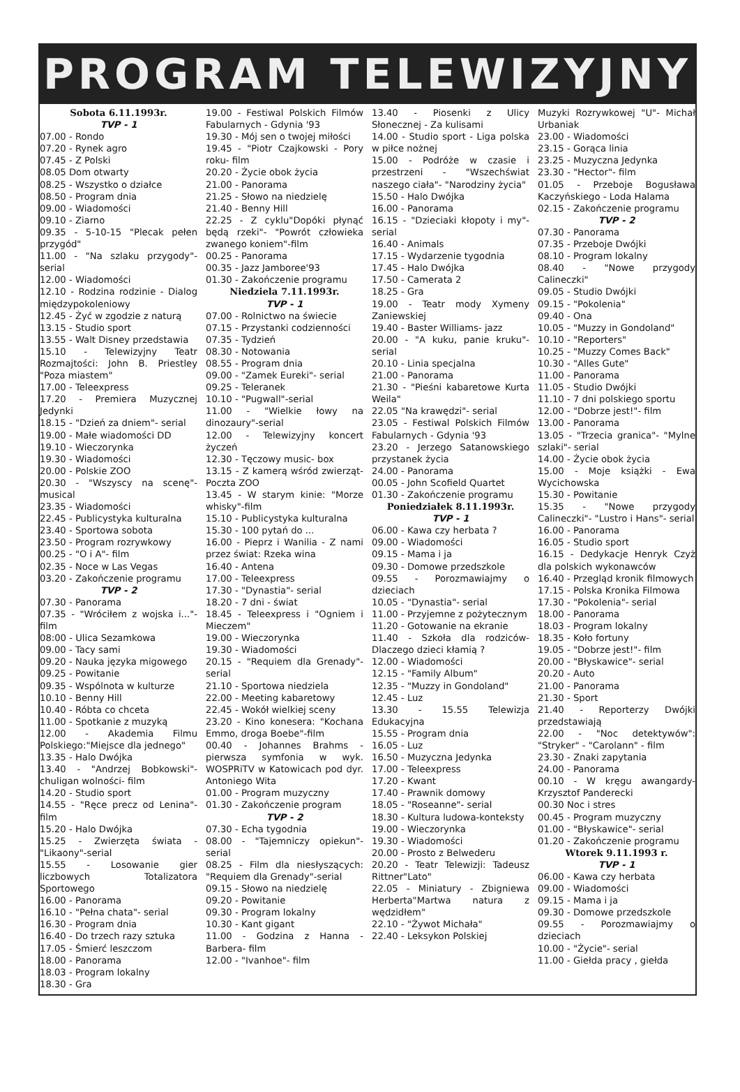PROGRAM TELEWIZYJNY
Sobota 6.11.1993r.
TVP - 1
07.00 - Rondo
07.20 - Rynek agro
07.45 - Z Polski
08.05 Dom otwarty
08.25 - Wszystko o działce
08.50 - Program dnia
09.00 - Wiadomości
09.10 - Ziarno
09.35 - 5-10-15 "Plecak pełen przygód"
11.00 - "Na szlaku przygody"-serial
12.00 - Wiadomości
12.10 - Rodzina rodzinie - Dialog międzypokoleniowy
12.45 - Żyć w zgodzie z naturą
13.15 - Studio sport
13.55 - Walt Disney przedstawia
15.10 - Telewizyjny Teatr Rozmajtości: John B. Priestley "Poza miastem"
17.00 - Teleexpress
17.20 - Premiera Muzycznej Jedynki
18.15 - "Dzień za dniem"- serial
19.00 - Małe wiadomości DD
19.10 - Wieczorynka
19.30 - Wiadomości
20.00 - Polskie ZOO
20.30 - "Wszyscy na scenę"-musical
23.35 - Wiadomości
22.45 - Publicystyka kulturalna
23.40 - Sportowa sobota
23.50 - Program rozrywkowy
00.25 - "O i A"- film
02.35 - Noce w Las Vegas
03.20 - Zakończenie programu
TVP - 2
07.30 - Panorama
07.35 - "Wróciłem z wojska i..."-film
08:00 - Ulica Sezamkowa
09.00 - Tacy sami
09.20 - Nauka języka migowego
09.25 - Powitanie
09.35 - Wspólnota w kulturze
10.10 - Benny Hill
10.40 - Róbta co chceta
11.00 - Spotkanie z muzyką
12.00 - Akademia Filmu Polskiego:"Miejsce dla jednego"
13.35 - Halo Dwójka
13.40 - "Andrzej Bobkowski"-chuligan wolności- film
14.20 - Studio sport
14.55 - "Ręce precz od Lenina"-film
15.20 - Halo Dwójka
15.25 - Zwierzęta świata - "Likaony"-serial
15.55 - Losowanie gier liczbowych Totalizatora Sportowego
16.00 - Panorama
16.10 - "Pełna chata"- serial
16.30 - Program dnia
16.40 - Do trzech razy sztuka
17.05 - Śmierć leszczom
18.00 - Panorama
18.03 - Program lokalny
18.30 - Gra
19.00 - Festiwal Polskich Filmów Fabularnych - Gdynia '93
19.30 - Mój sen o twojej miłości
19.45 - "Piotr Czajkowski - Pory roku- film
20.20 - Życie obok życia
21.00 - Panorama
21.25 - Słowo na niedzielę
21.40 - Benny Hill
22.25 - Z cyklu"Dopóki płynąć będą rzeki"- "Powrót człowieka zwanego koniem"-film
00.25 - Panorama
00.35 - Jazz Jamboree'93
01.30 - Zakończenie programu
Niedziela 7.11.1993r.
TVP - 1
07.00 - Rolnictwo na świecie
07.15 - Przystanki codzienności
07.35 - Tydzień
08.30 - Notowania
08.55 - Program dnia
09.00 - "Zamek Eureki"- serial
09.25 - Teleranek
10.10 - "Pugwall"-serial
11.00 - "Wielkie łowy na dinozaury"-serial
12.00 - Telewizyjny koncert życzeń
12.30 - Tęczowy music- box
13.15 - Z kamerą wśród zwierząt- Poczta ZOO
13.45 - W starym kinie: "Morze whisky"-film
15.10 - Publicystyka kulturalna
15.30 - 100 pytań do ...
16.00 - Pieprz i Wanilia - Z nami przez świat: Rzeka wina
16.40 - Antena
17.00 - Teleexpress
17.30 - "Dynastia"- serial
18.20 - 7 dni - świat
18.45 - Teleexpress i "Ogniem i Mieczem"
19.00 - Wieczorynka
19.30 - Wiadomości
20.15 - "Requiem dla Grenady"-serial
21.10 - Sportowa niedziela
22.00 - Meeting kabaretowy
22.45 - Wokół wielkiej sceny
23.20 - Kino konesera: "Kochana Emmo, droga Boebe"-film
00.40 - Johannes Brahms - pierwsza symfonia w wyk. WOSPRiTV w Katowicach pod dyr. Antoniego Wita
01.00 - Program muzyczny
01.30 - Zakończenie program
TVP - 2
07.30 - Echa tygodnia
08.00 - "Tajemniczy opiekun"-serial
08.25 - Film dla niesłyszących: "Requiem dla Grenady"-serial
09.15 - Słowo na niedzielę
09.20 - Powitanie
09.30 - Program lokalny
10.30 - Kant gigant
11.00 - Godzina z Hanna - Barbera- film
12.00 - "Ivanhoe"- film
13.40 - Piosenki z Ulicy Słonecznej - Za kulisami
14.00 - Studio sport - Liga polska w piłce nożnej
15.00 - Podróże w czasie i przestrzeni - "Wszechświat naszego ciała"- "Narodziny życia"
15.50 - Halo Dwójka
16.00 - Panorama
16.15 - "Dzieciaki kłopoty i my"-serial
16.40 - Animals
17.15 - Wydarzenie tygodnia
17.45 - Halo Dwójka
17.50 - Camerata 2
18.25 - Gra
19.00 - Teatr mody Xymeny Zaniewskiej
19.40 - Baster Williams- jazz
20.00 - "A kuku, panie kruku"-serial
20.10 - Linia specjalna
21.00 - Panorama
21.30 - "Pieśni kabaretowe Kurta Weila"
22.05 "Na krawędzi"- serial
23.05 - Festiwal Polskich Filmów Fabularnych - Gdynia '93
23.20 - Jerzego Satanowskiego przystanek życia
24.00 - Panorama
00.05 - John Scofield Quartet
01.30 - Zakończenie programu
Poniedziałek 8.11.1993r.
TVP - 1
06.00 - Kawa czy herbata ?
09.00 - Wiadomości
09.15 - Mama i ja
09.30 - Domowe przedszkole
09.55 - Porozmawiajmy o dzieciach
10.05 - "Dynastia"- serial
11.00 - Przyjemne z pożytecznym
11.20 - Gotowanie na ekranie
11.40 - Szkoła dla rodziców-Dlaczego dzieci kłamią ?
12.00 - Wiadomości
12.15 - "Family Album"
12.35 - "Muzzy in Gondoland"
12.45 - Luz
13.30 - 15.55 Telewizja Edukacyjna
15.55 - Program dnia
16.05 - Luz
16.50 - Muzyczna Jedynka
17.00 - Teleexpress
17.20 - Kwant
17.40 - Prawnik domowy
18.05 - "Roseanne"- serial
18.30 - Kultura ludowa-konteksty
19.00 - Wieczorynka
19.30 - Wiadomości
20.00 - Prosto z Belwederu
20.20 - Teatr Telewizji: Tadeusz Rittner"Lato"
22.05 - Miniatury - Zbigniewa Herberta"Martwa natura z wędzidłem"
22.10 - "Żywot Michała"
22.40 - Leksykon Polskiej
Muzyki Rozrywkowej "U"- Michał Urbaniak
23.00 - Wiadomości
23.15 - Gorąca linia
23.25 - Muzyczna Jedynka
23.30 - "Hector"- film
01.05 - Przeboje Bogusława Kaczyńskiego - Loda Halama
02.15 - Zakończenie programu
TVP - 2
07.30 - Panorama
07.35 - Przeboje Dwójki
08.10 - Program lokalny
08.40 - "Nowe przygody Calineczki"
09.05 - Studio Dwójki
09.15 - "Pokolenia"
09.40 - Ona
10.05 - "Muzzy in Gondoland"
10.10 - "Reporters"
10.25 - "Muzzy Comes Back"
10.30 - "Alles Gute"
11.00 - Panorama
11.05 - Studio Dwójki
11.10 - 7 dni polskiego sportu
12.00 - "Dobrze jest!"- film
13.00 - Panorama
13.05 - "Trzecia granica"- "Mylne szlaki"- serial
14.00 - Życie obok życia
15.00 - Moje książki - Ewa Wycichowska
15.30 - Powitanie
15.35 - "Nowe przygody Calineczki"- "Lustro i Hans"- serial
16.00 - Panorama
16.05 - Studio sport
16.15 - Dedykacje Henryk Czyż dla polskich wykonawców
16.40 - Przegląd kronik filmowych
17.15 - Polska Kronika Filmowa
17.30 - "Pokolenia"- serial
18.00 - Panorama
18.03 - Program lokalny
18.35 - Koło fortuny
19.05 - "Dobrze jest!"- film
20.00 - "Błyskawice"- serial
20.20 - Auto
21.00 - Panorama
21.30 - Sport
21.40 - Reporterzy Dwójki przedstawiają
22.00 - "Noc detektywów": "Stryker" - "Carolann" - film
23.30 - Znaki zapytania
24.00 - Panorama
00.10 - W kręgu awangardy-Krzysztof Panderecki
00.30 Noc i stres
00.45 - Program muzyczny
01.00 - "Błyskawice"- serial
01.20 - Zakończenie programu
Wtorek 9.11.1993 r.
TVP - 1
06.00 - Kawa czy herbata
09.00 - Wiadomości
09.15 - Mama i ja
09.30 - Domowe przedszkole
09.55 - Porozmawiajmy o dzieciach
10.00 - "Życie"- serial
11.00 - Giełda pracy , giełda